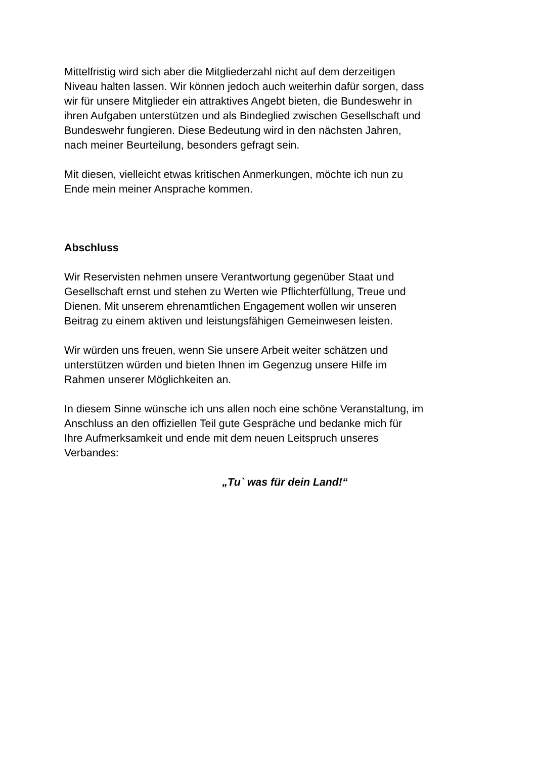Mittelfristig wird sich aber die Mitgliederzahl nicht auf dem derzeitigen
Niveau halten lassen. Wir können jedoch auch weiterhin dafür sorgen, dass
wir für unsere Mitglieder ein attraktives Angebt bieten, die Bundeswehr in
ihren Aufgaben unterstützen und als Bindeglied zwischen Gesellschaft und
Bundeswehr fungieren. Diese Bedeutung wird in den nächsten Jahren,
nach meiner Beurteilung, besonders gefragt sein.
Mit diesen, vielleicht etwas kritischen Anmerkungen, möchte ich nun zu
Ende mein meiner Ansprache kommen.
Abschluss
Wir Reservisten nehmen unsere Verantwortung gegenüber Staat und
Gesellschaft ernst und stehen zu Werten wie Pflichterfüllung, Treue und
Dienen. Mit unserem ehrenamtlichen Engagement wollen wir unseren
Beitrag zu einem aktiven und leistungsfähigen Gemeinwesen leisten.
Wir würden uns freuen, wenn Sie unsere Arbeit weiter schätzen und
unterstützen würden und bieten Ihnen im Gegenzug unsere Hilfe im
Rahmen unserer Möglichkeiten an.
In diesem Sinne wünsche ich uns allen noch eine schöne Veranstaltung, im
Anschluss an den offiziellen Teil gute Gespräche und bedanke mich für
Ihre Aufmerksamkeit und ende mit dem neuen Leitspruch unseres
Verbandes:
„Tu` was für dein Land!“